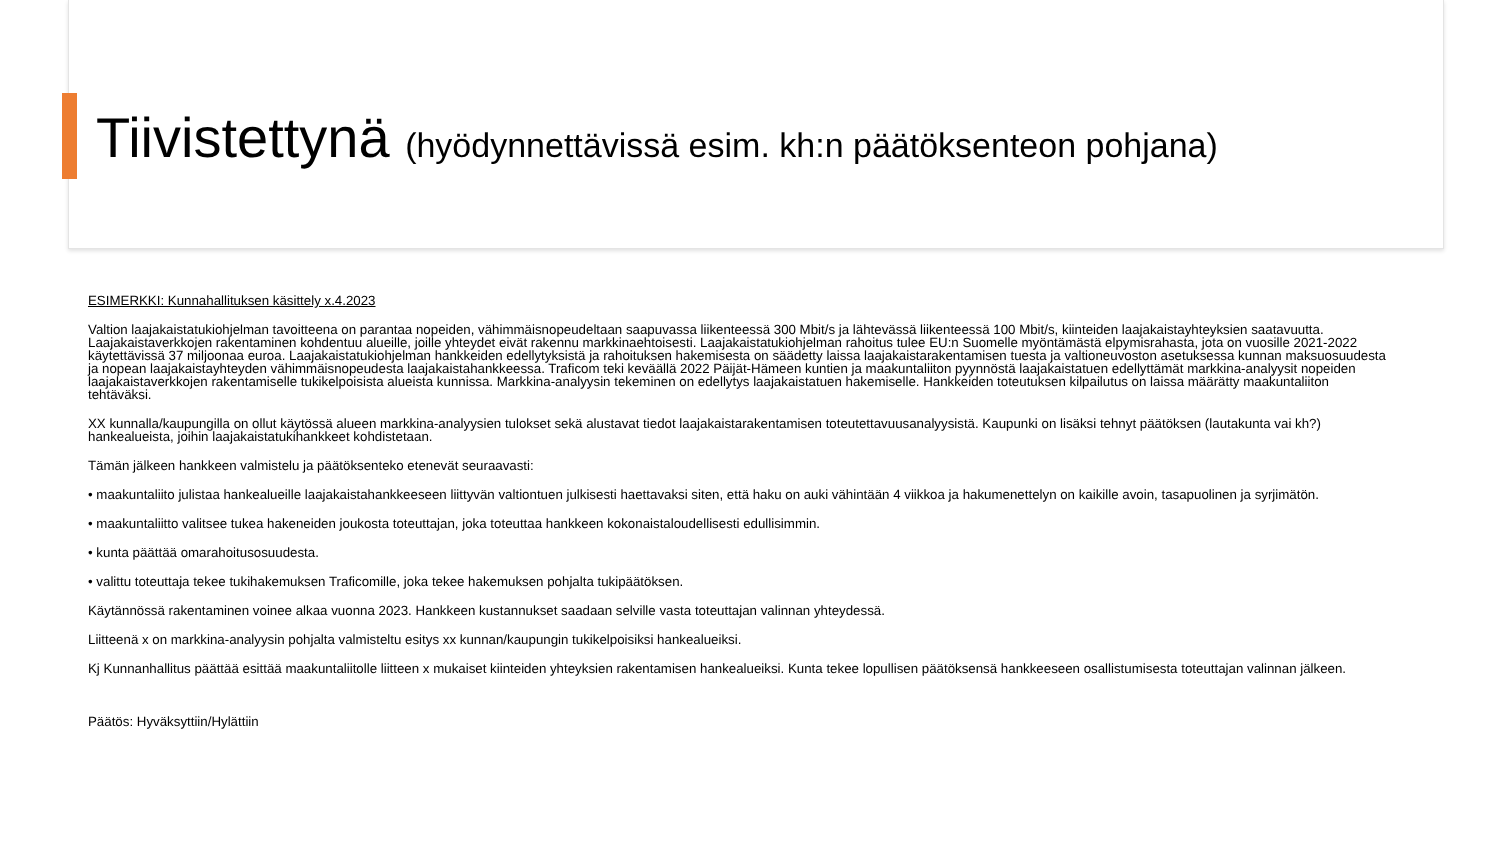Tiivistettynä (hyödynnettävissä esim. kh:n päätöksenteon pohjana)
ESIMERKKI: Kunnahallituksen käsittely x.4.2023
Valtion laajakaistatukiohjelman tavoitteena on parantaa nopeiden, vähimmäisnopeudeltaan saapuvassa liikenteessä 300 Mbit/s ja lähtevässä liikenteessä 100 Mbit/s, kiinteiden laajakaistayhteyksien saatavuutta. Laajakaistaverkkojen rakentaminen kohdentuu alueille, joille yhteydet eivät rakennu markkinaehtoisesti. Laajakaistatukiohjelman rahoitus tulee EU:n Suomelle myöntämästä elpymisrahasta, jota on vuosille 2021-2022 käytettävissä 37 miljoonaa euroa. Laajakaistatukiohjelman hankkeiden edellytyksistä ja rahoituksen hakemisesta on säädetty laissa laajakaistarakentamisen tuesta ja valtioneuvoston asetuksessa kunnan maksuosuudesta ja nopean laajakaistayhteyden vähimmäisnopeudesta laajakaistahankkeessa. Traficom teki keväällä 2022 Päijät-Hämeen kuntien ja maakuntaliiton pyynnöstä laajakaistatuen edellyttämät markkina-analyysit nopeiden laajakaistaverkkojen rakentamiselle tukikelpoisista alueista kunnissa. Markkina-analyysin tekeminen on edellytys laajakaistatuen hakemiselle. Hankkeiden toteutuksen kilpailutus on laissa määrätty maakuntaliiton tehtäväksi.
XX kunnalla/kaupungilla on ollut käytössä alueen markkina-analyysien tulokset sekä alustavat tiedot laajakaistarakentamisen toteutettavuusanalyysistä. Kaupunki on lisäksi tehnyt päätöksen (lautakunta vai kh?) hankealueista, joihin laajakaistatukihankkeet kohdistetaan.
Tämän jälkeen hankkeen valmistelu ja päätöksenteko etenevät seuraavasti:
• maakuntaliito julistaa hankealueille laajakaistahankkeeseen liittyvän valtiontuen julkisesti haettavaksi siten, että haku on auki vähintään 4 viikkoa ja hakumenettelyn on kaikille avoin, tasapuolinen ja syrjimätön.
• maakuntaliitto valitsee tukea hakeneiden joukosta toteuttajan, joka toteuttaa hankkeen kokonaistaloudellisesti edullisimmin.
• kunta päättää omarahoitusosuudesta.
• valittu toteuttaja tekee tukihakemuksen Traficomille, joka tekee hakemuksen pohjalta tukipäätöksen.
Käytännössä rakentaminen voinee alkaa vuonna 2023. Hankkeen kustannukset saadaan selville vasta toteuttajan valinnan yhteydessä.
Liitteenä x on markkina-analyysin pohjalta valmisteltu esitys xx kunnan/kaupungin tukikelpoisiksi hankealueiksi.
Kj Kunnanhallitus päättää esittää maakuntaliitolle liitteen x mukaiset kiinteiden yhteyksien rakentamisen hankealueiksi. Kunta tekee lopullisen päätöksensä hankkeeseen osallistumisesta toteuttajan valinnan jälkeen.
Päätös: Hyväksyttiin/Hylättiin